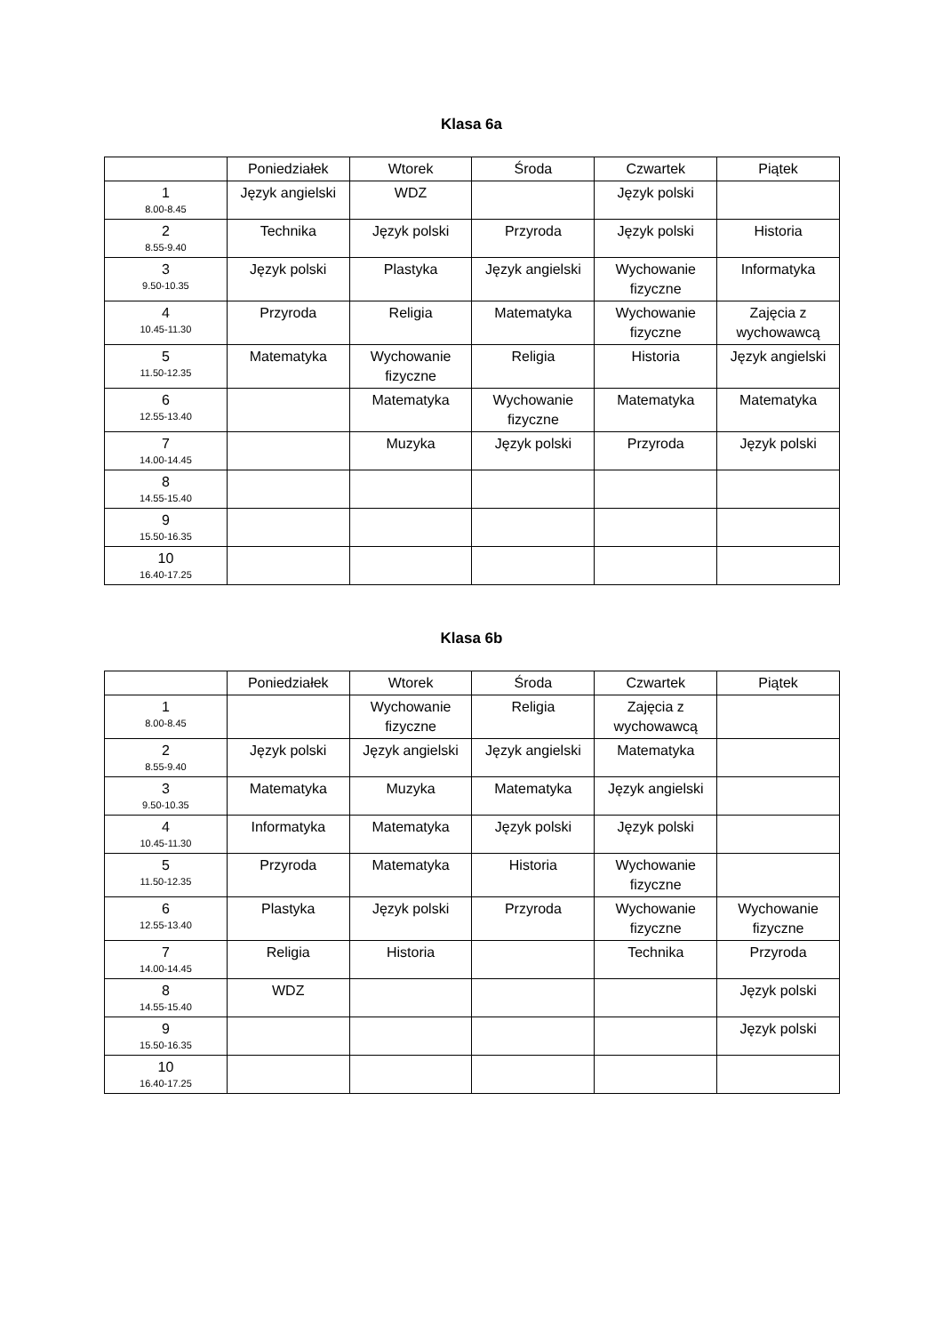Klasa 6a
| | Poniedziałek | Wtorek | Środa | Czwartek | Piątek |
| --- | --- | --- | --- | --- | --- |
| 1 8.00-8.45 | Język angielski | WDZ | | Język polski | |
| 2 8.55-9.40 | Technika | Język polski | Przyroda | Język polski | Historia |
| 3 9.50-10.35 | Język polski | Plastyka | Język angielski | Wychowanie fizyczne | Informatyka |
| 4 10.45-11.30 | Przyroda | Religia | Matematyka | Wychowanie fizyczne | Zajęcia z wychowawcą |
| 5 11.50-12.35 | Matematyka | Wychowanie fizyczne | Religia | Historia | Język angielski |
| 6 12.55-13.40 | | Matematyka | Wychowanie fizyczne | Matematyka | Matematyka |
| 7 14.00-14.45 | | Muzyka | Język polski | Przyroda | Język polski |
| 8 14.55-15.40 | | | | | |
| 9 15.50-16.35 | | | | | |
| 10 16.40-17.25 | | | | | |
Klasa 6b
| | Poniedziałek | Wtorek | Środa | Czwartek | Piątek |
| --- | --- | --- | --- | --- | --- |
| 1 8.00-8.45 | | Wychowanie fizyczne | Religia | Zajęcia z wychowawcą | |
| 2 8.55-9.40 | Język polski | Język angielski | Język angielski | Matematyka | |
| 3 9.50-10.35 | Matematyka | Muzyka | Matematyka | Język angielski | |
| 4 10.45-11.30 | Informatyka | Matematyka | Język polski | Język polski | |
| 5 11.50-12.35 | Przyroda | Matematyka | Historia | Wychowanie fizyczne | |
| 6 12.55-13.40 | Plastyka | Język polski | Przyroda | Wychowanie fizyczne | Wychowanie fizyczne |
| 7 14.00-14.45 | Religia | Historia | | Technika | Przyroda |
| 8 14.55-15.40 | WDZ | | | | Język polski |
| 9 15.50-16.35 | | | | | Język polski |
| 10 16.40-17.25 | | | | | |